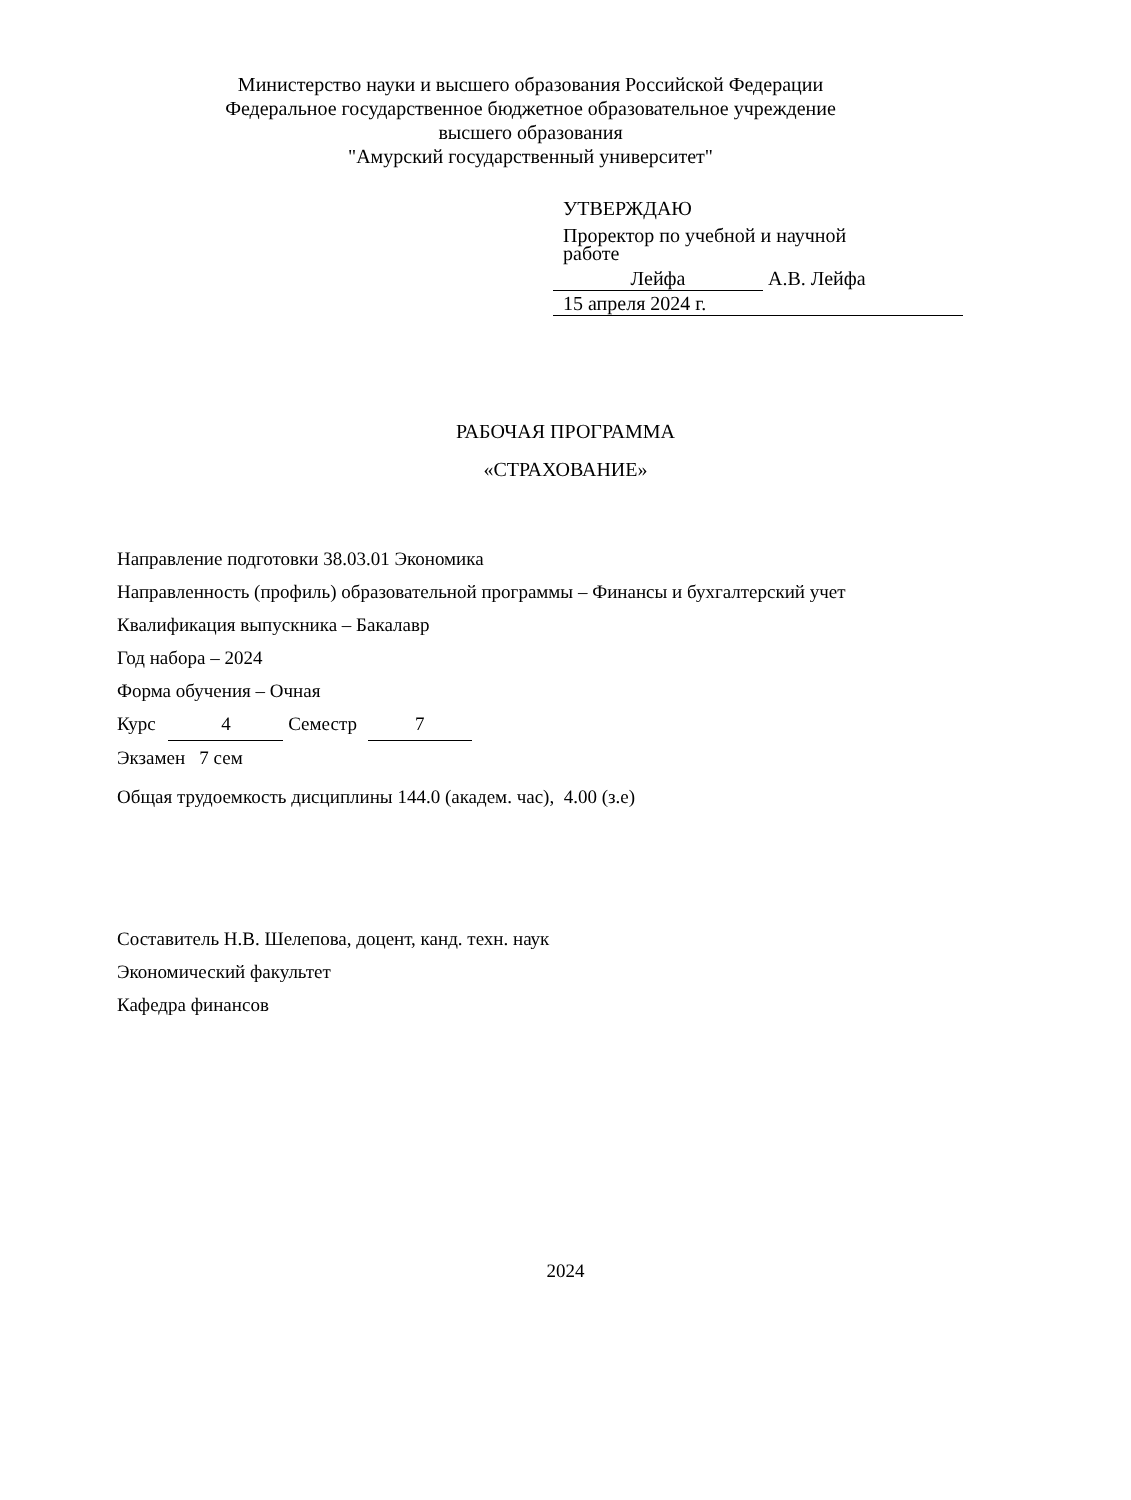Министерство науки и высшего образования Российской Федерации
Федеральное государственное бюджетное образовательное учреждение
высшего образования
"Амурский государственный университет"
УТВЕРЖДАЮ
Проректор по учебной и научной
работе
Лейфа А.В. Лейфа
15 апреля 2024 г.
РАБОЧАЯ ПРОГРАММА
«СТРАХОВАНИЕ»
Направление подготовки 38.03.01 Экономика
Направленность (профиль) образовательной программы – Финансы и бухгалтерский учет
Квалификация выпускника – Бакалавр
Год набора – 2024
Форма обучения – Очная
Курс 4 Семестр 7
Экзамен 7 сем
Общая трудоемкость дисциплины 144.0 (академ. час), 4.00 (з.е)
Составитель Н.В. Шелепова, доцент, канд. техн. наук
Экономический факультет
Кафедра финансов
2024